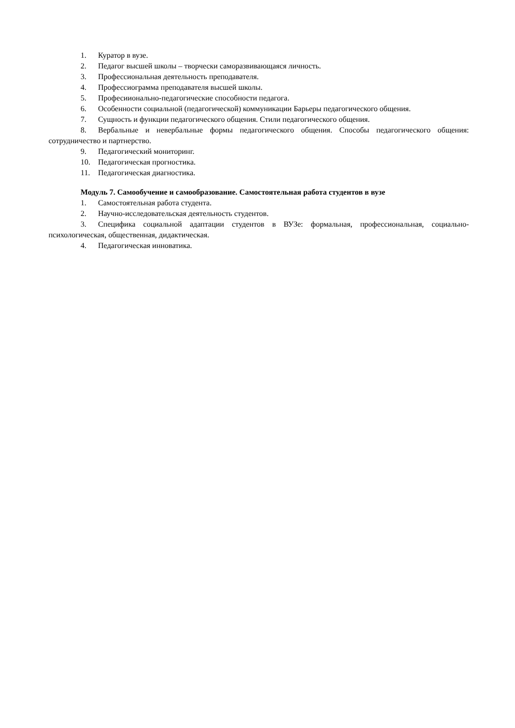1. Куратор в вузе.
2. Педагог высшей школы – творчески саморазвивающаяся личность.
3. Профессиональная деятельность преподавателя.
4. Профессиограмма преподавателя высшей школы.
5. Професиионально-педагогические способности педагога.
6. Особенности социальной (педагогической) коммуникации Барьеры педагогического общения.
7. Сущность и функции педагогического общения. Стили педагогического общения.
8. Вербальные и невербальные формы педагогического общения. Способы педагогического общения: сотрудничество и партнерство.
9. Педагогический мониторинг.
10. Педагогическая прогностика.
11. Педагогическая диагностика.
Модуль 7. Самообучение и самообразование. Самостоятельная работа студентов в вузе
1. Самостоятельная работа студента.
2. Научно-исследовательская деятельность студентов.
3. Специфика социальной адаптации студентов в ВУЗе: формальная, профессиональная, социально-психологическая, общественная, дидактическая.
4. Педагогическая инноватика.